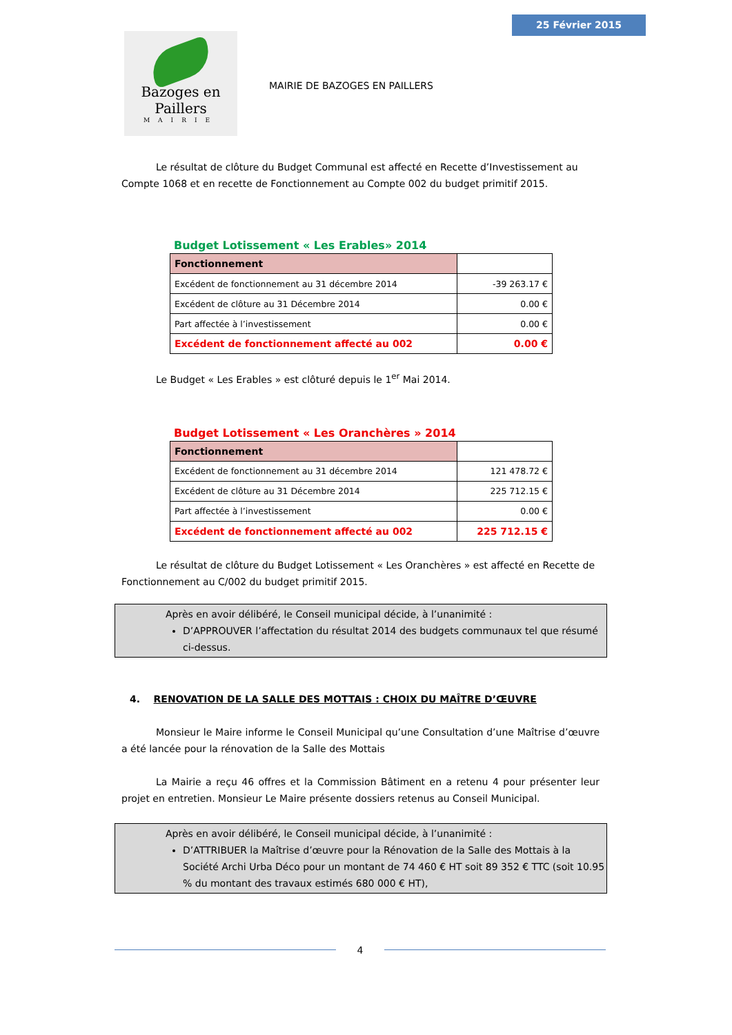25 Février 2015
Bazoges en Paillers
MAIRIE
MAIRIE DE BAZOGES EN PAILLERS
Le résultat de clôture du Budget Communal est affecté en Recette d’Investissement au Compte 1068 et en recette de Fonctionnement au Compte 002 du budget primitif 2015.
Budget Lotissement « Les Erables» 2014
| Fonctionnement | |
| Excédent de fonctionnement au 31 décembre 2014 | -39 263.17 € |
| Excédent de clôture au 31 Décembre 2014 | 0.00 € |
| Part affectée à l’investissement | 0.00 € |
| Excédent de fonctionnement affecté au 002 | 0.00 € |
Le Budget « Les Erables » est clôturé depuis le 1<sup>er</sup> Mai 2014.
Budget Lotissement « Les Oranchères » 2014
| Fonctionnement | |
| Excédent de fonctionnement au 31 décembre 2014 | 121 478.72 € |
| Excédent de clôture au 31 Décembre 2014 | 225 712.15 € |
| Part affectée à l’investissement | 0.00 € |
| Excédent de fonctionnement affecté au 002 | 225 712.15 € |
Le résultat de clôture du Budget Lotissement « Les Oranchères » est affecté en Recette de Fonctionnement au C/002 du budget primitif 2015.
Après en avoir délibéré, le Conseil municipal décide, à l’unanimité :
D’APPROUVER l’affectation du résultat 2014 des budgets communaux tel que résumé ci-dessus.
4. RENOVATION DE LA SALLE DES MOTTAIS : CHOIX DU MAÎTRE D’ŒUVRE
Monsieur le Maire informe le Conseil Municipal qu’une Consultation d’une Maîtrise d’œuvre a été lancée pour la rénovation de la Salle des Mottais
La Mairie a reçu 46 offres et la Commission Bâtiment en a retenu 4 pour présenter leur projet en entretien. Monsieur Le Maire présente dossiers retenus au Conseil Municipal.
Après en avoir délibéré, le Conseil municipal décide, à l’unanimité :
D’ATTRIBUER la Maîtrise d’œuvre pour la Rénovation de la Salle des Mottais à la Société Archi Urba Déco pour un montant de 74 460 € HT soit 89 352 € TTC (soit 10.95 % du montant des travaux estimés 680 000 € HT),
4